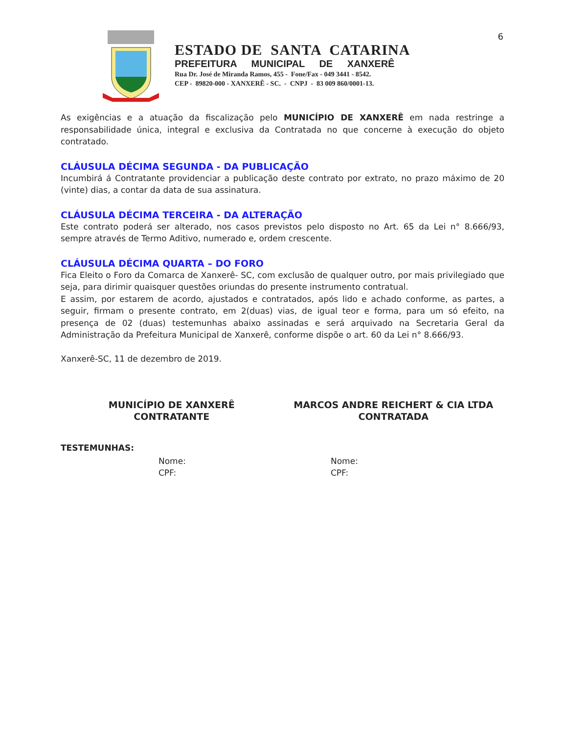6
ESTADO DE SANTA CATARINA
PREFEITURA MUNICIPAL DE XANXERÊ
Rua Dr. José de Miranda Ramos, 455 - Fone/Fax - 049 3441 - 8542.
CEP - 89820-000 - XANXERÊ - SC. - CNPJ - 83 009 860/0001-13.
As exigências e a atuação da fiscalização pelo MUNICÍPIO DE XANXERÊ em nada restringe a responsabilidade única, integral e exclusiva da Contratada no que concerne à execução do objeto contratado.
CLÁUSULA DÉCIMA SEGUNDA - DA PUBLICAÇÃO
Incumbirá á Contratante providenciar a publicação deste contrato por extrato, no prazo máximo de 20 (vinte) dias, a contar da data de sua assinatura.
CLÁUSULA DÉCIMA TERCEIRA - DA ALTERAÇÃO
Este contrato poderá ser alterado, nos casos previstos pelo disposto no Art. 65 da Lei n° 8.666/93, sempre através de Termo Aditivo, numerado e, ordem crescente.
CLÁUSULA DÉCIMA QUARTA – DO FORO
Fica Eleito o Foro da Comarca de Xanxerê- SC, com exclusão de qualquer outro, por mais privilegiado que seja, para dirimir quaisquer questões oriundas do presente instrumento contratual.
E assim, por estarem de acordo, ajustados e contratados, após lido e achado conforme, as partes, a seguir, firmam o presente contrato, em 2(duas) vias, de igual teor e forma, para um só efeito, na presença de 02 (duas) testemunhas abaixo assinadas e será arquivado na Secretaria Geral da Administração da Prefeitura Municipal de Xanxerê, conforme dispõe o art. 60 da Lei n° 8.666/93.
Xanxerê-SC, 11 de dezembro de 2019.
MUNICÍPIO DE XANXERÊ
CONTRATANTE
MARCOS ANDRE REICHERT & CIA LTDA
CONTRATADA
TESTEMUNHAS:
Nome:
CPF:
Nome:
CPF: